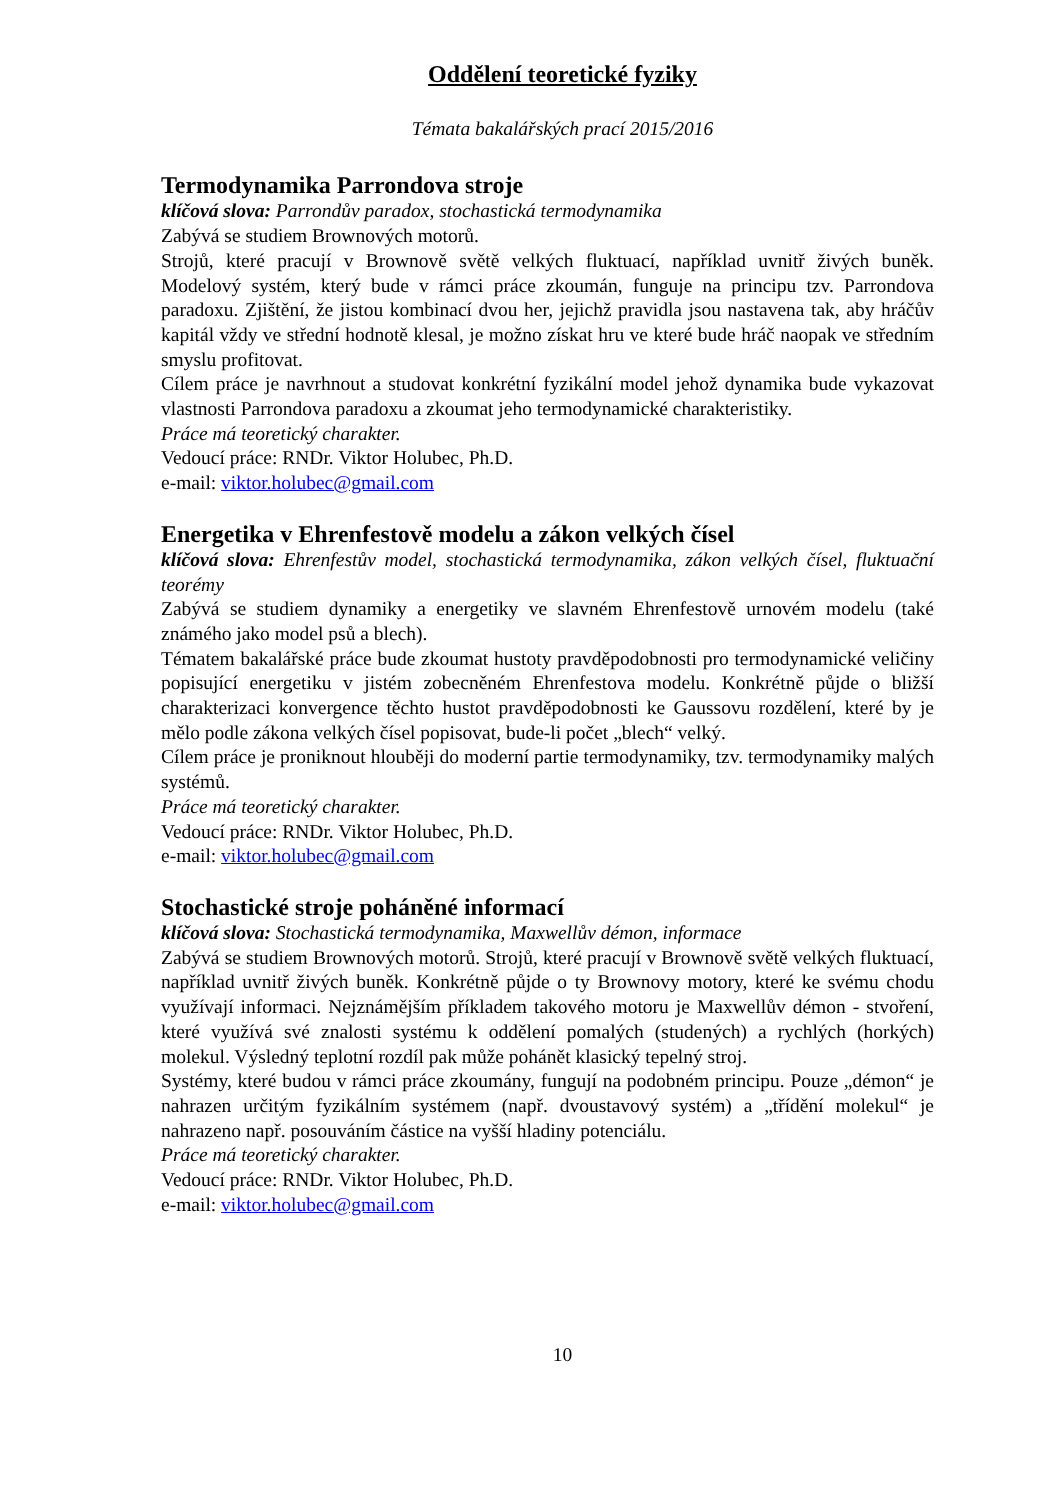Oddělení teoretické fyziky
Témata bakalářských prací 2015/2016
Termodynamika Parrondova stroje
klíčová slova: Parrondův paradox, stochastická termodynamika
Zabývá se studiem Brownových motorů.
Strojů, které pracují v Brownově světě velkých fluktuací, například uvnitř živých buněk. Modelový systém, který bude v rámci práce zkoumán, funguje na principu tzv. Parrondova paradoxu. Zjištění, že jistou kombinací dvou her, jejichž pravidla jsou nastavena tak, aby hráčův kapitál vždy ve střední hodnotě klesal, je možno získat hru ve které bude hráč naopak ve středním smyslu profitovat.
Cílem práce je navrhnout a studovat konkrétní fyzikální model jehož dynamika bude vykazovat vlastnosti Parrondova paradoxu a zkoumat jeho termodynamické charakteristiky.
Práce má teoretický charakter.
Vedoucí práce: RNDr. Viktor Holubec, Ph.D.
e-mail: viktor.holubec@gmail.com
Energetika v Ehrenfestově modelu a zákon velkých čísel
klíčová slova: Ehrenfestův model, stochastická termodynamika, zákon velkých čísel, fluktuační teorémy
Zabývá se studiem dynamiky a energetiky ve slavném Ehrenfestově urnovém modelu (také známého jako model psů a blech).
Tématem bakalářské práce bude zkoumat hustoty pravděpodobnosti pro termodynamické veličiny popisující energetiku v jistém zobecněném Ehrenfestova modelu. Konkrétně půjde o bližší charakterizaci konvergence těchto hustot pravděpodobnosti ke Gaussovu rozdělení, které by je mělo podle zákona velkých čísel popisovat, bude-li počet „blech“ velký.
Cílem práce je proniknout hlouběji do moderní partie termodynamiky, tzv. termodynamiky malých systémů.
Práce má teoretický charakter.
Vedoucí práce: RNDr. Viktor Holubec, Ph.D.
e-mail: viktor.holubec@gmail.com
Stochastické stroje poháněné informací
klíčová slova: Stochastická termodynamika, Maxwellův démon, informace
Zabývá se studiem Brownových motorů. Strojů, které pracují v Brownově světě velkých fluktuací, například uvnitř živých buněk. Konkrétně půjde o ty Brownovy motory, které ke svému chodu využívají informaci. Nejznámějším příkladem takového motoru je Maxwellův démon - stvoření, které využívá své znalosti systému k oddělení pomalých (studených) a rychlých (horkých) molekul. Výsledný teplotní rozdíl pak může pohánět klasický tepelný stroj.
Systémy, které budou v rámci práce zkoumány, fungují na podobném principu. Pouze „démon“ je nahrazen určitým fyzikálním systémem (např. dvoustavový systém) a „třídění molekul“ je nahrazeno např. posouváním částice na vyšší hladiny potenciálu.
Práce má teoretický charakter.
Vedoucí práce: RNDr. Viktor Holubec, Ph.D.
e-mail: viktor.holubec@gmail.com
10